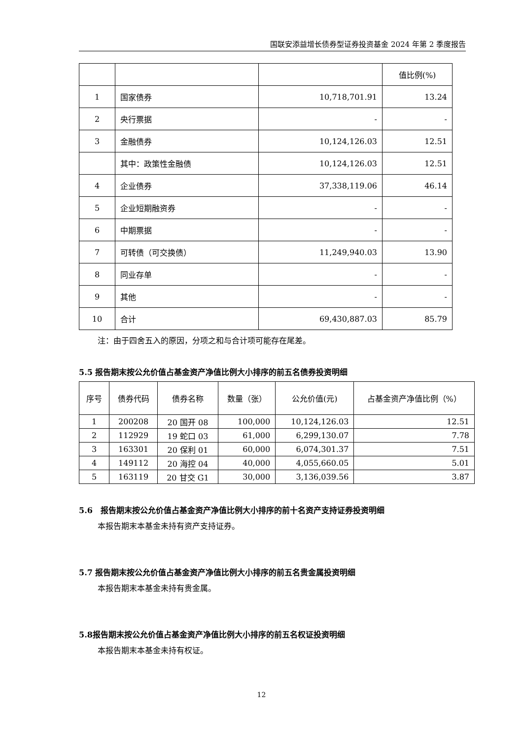国联安添益增长债券型证券投资基金 2024 年第 2 季度报告
| | | | 值比例(%) |
| 1 | 国家债券 | 10,718,701.91 | 13.24 |
| 2 | 央行票据 | - | - |
| 3 | 金融债券 | 10,124,126.03 | 12.51 |
| | 其中：政策性金融债 | 10,124,126.03 | 12.51 |
| 4 | 企业债券 | 37,338,119.06 | 46.14 |
| 5 | 企业短期融资券 | - | - |
| 6 | 中期票据 | - | - |
| 7 | 可转债（可交换债） | 11,249,940.03 | 13.90 |
| 8 | 同业存单 | - | - |
| 9 | 其他 | - | - |
| 10 | 合计 | 69,430,887.03 | 85.79 |
注：由于四舍五入的原因，分项之和与合计项可能存在尾差。
5.5 报告期末按公允价值占基金资产净值比例大小排序的前五名债券投资明细
| 序号 | 债券代码 | 债券名称 | 数量（张） | 公允价值(元) | 占基金资产净值比例（%） |
| --- | --- | --- | --- | --- | --- |
| 1 | 200208 | 20 国开 08 | 100,000 | 10,124,126.03 | 12.51 |
| 2 | 112929 | 19 蛇口 03 | 61,000 | 6,299,130.07 | 7.78 |
| 3 | 163301 | 20 保利 01 | 60,000 | 6,074,301.37 | 7.51 |
| 4 | 149112 | 20 海控 04 | 40,000 | 4,055,660.05 | 5.01 |
| 5 | 163119 | 20 甘交 G1 | 30,000 | 3,136,039.56 | 3.87 |
5.6　报告期末按公允价值占基金资产净值比例大小排序的前十名资产支持证券投资明细
本报告期末本基金未持有资产支持证券。
5.7 报告期末按公允价值占基金资产净值比例大小排序的前五名贵金属投资明细
本报告期末本基金未持有贵金属。
5.8报告期末按公允价值占基金资产净值比例大小排序的前五名权证投资明细
本报告期末本基金未持有权证。
12